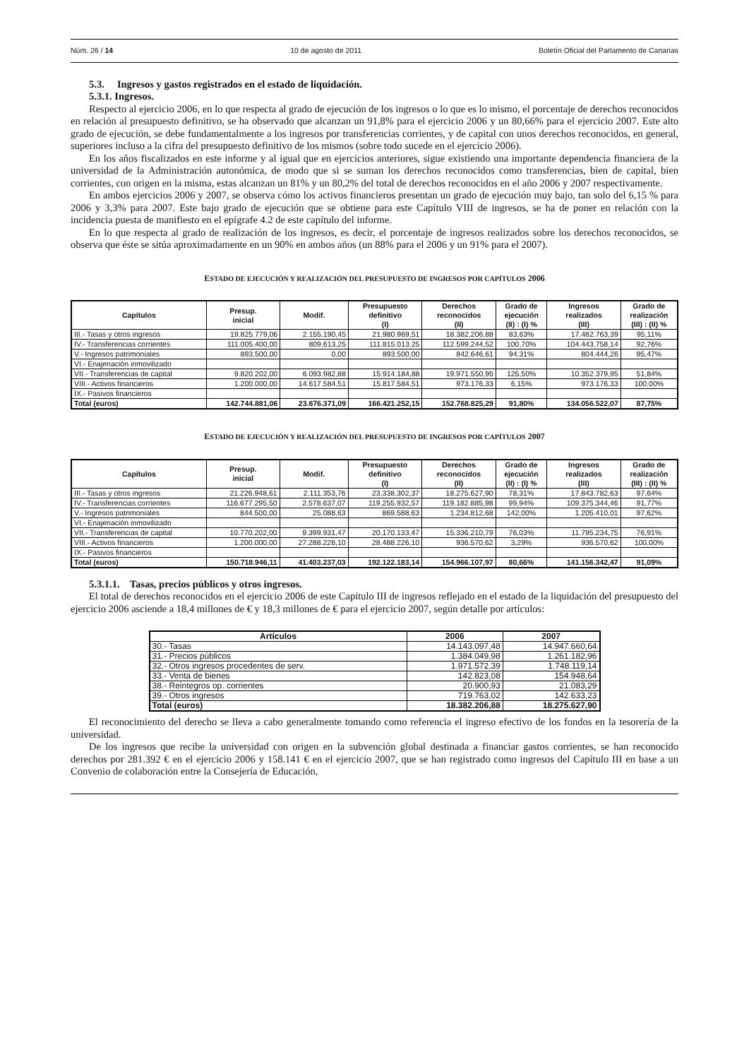Núm. 26 / 14 10 de agosto de 2011 Boletín Oficial del Parlamento de Canarias
5.3. Ingresos y gastos registrados en el estado de liquidación.
5.3.1. Ingresos.
Respecto al ejercicio 2006, en lo que respecta al grado de ejecución de los ingresos o lo que es lo mismo, el porcentaje de derechos reconocidos en relación al presupuesto definitivo, se ha observado que alcanzan un 91,8% para el ejercicio 2006 y un 80,66% para el ejercicio 2007. Este alto grado de ejecución, se debe fundamentalmente a los ingresos por transferencias corrientes, y de capital con unos derechos reconocidos, en general, superiores incluso a la cifra del presupuesto definitivo de los mismos (sobre todo sucede en el ejercicio 2006).
En los años fiscalizados en este informe y al igual que en ejercicios anteriores, sigue existiendo una importante dependencia financiera de la universidad de la Administración autonómica, de modo que si se suman los derechos reconocidos como transferencias, bien de capital, bien corrientes, con origen en la misma, estas alcanzan un 81% y un 80,2% del total de derechos reconocidos en el año 2006 y 2007 respectivamente.
En ambos ejercicios 2006 y 2007, se observa cómo los activos financieros presentan un grado de ejecución muy bajo, tan solo del 6,15 % para 2006 y 3,3% para 2007. Este bajo grado de ejecución que se obtiene para este Capítulo VIII de ingresos, se ha de poner en relación con la incidencia puesta de manifiesto en el epígrafe 4.2 de este capítulo del informe.
En lo que respecta al grado de realización de los ingresos, es decir, el porcentaje de ingresos realizados sobre los derechos reconocidos, se observa que éste se sitúa aproximadamente en un 90% en ambos años (un 88% para el 2006 y un 91% para el 2007).
ESTADO DE EJECUCIÓN Y REALIZACIÓN DEL PRESUPUESTO DE INGRESOS POR CAPÍTULOS 2006
| Capítulos | Presup. inicial | Modif. | Presupuesto definitivo (I) | Derechos reconocidos (II) | Grado de ejecución (II) : (I) % | Ingresos realizados (III) | Grado de realización (III) : (II) % |
| --- | --- | --- | --- | --- | --- | --- | --- |
| III.- Tasas y otros ingresos | 19.825.779,06 | 2.155.190,45 | 21.980.969,51 | 18.382.206,88 | 83,63% | 17.482.763,39 | 95,11% |
| IV.- Transferencias corrientes | 111.005.400,00 | 809.613,25 | 111.815.013,25 | 112.599.244,52 | 100,70% | 104.443.758,14 | 92,76% |
| V.- Ingresos patrimoniales | 893.500,00 | 0,00 | 893.500,00 | 842.646,61 | 94,31% | 804.444,26 | 95,47% |
| VI.- Enajenación inmovilizado | | | | | | | |
| VII.- Transferencias de capital | 9.820.202,00 | 6.093.982,88 | 15.914.184,88 | 19.971.550,95 | 125,50% | 10.352.379,95 | 51,84% |
| VIII.- Activos financieros | 1.200.000,00 | 14.617.584,51 | 15.817.584,51 | 973.176,33 | 6,15% | 973.176,33 | 100,00% |
| IX.- Pasivos financieros | | | | | | | |
| Total (euros) | 142.744.881,06 | 23.676.371,09 | 166.421.252,15 | 152.768.825,29 | 91,80% | 134.056.522,07 | 87,75% |
ESTADO DE EJECUCIÓN Y REALIZACIÓN DEL PRESUPUESTO DE INGRESOS POR CAPÍTULOS 2007
| Capítulos | Presup. inicial | Modif. | Presupuesto definitivo (I) | Derechos reconocidos (II) | Grado de ejecución (II) : (I) % | Ingresos realizados (III) | Grado de realización (III) : (II) % |
| --- | --- | --- | --- | --- | --- | --- | --- |
| III.- Tasas y otros ingresos | 21.226.948,61 | 2.111.353,76 | 23.338.302,37 | 18.275.627,90 | 78,31% | 17.843.782,63 | 97,64% |
| IV.- Transferencias corrientes | 116.677.295,50 | 2.578.637,07 | 119.255.932,57 | 119.182.885,98 | 99,94% | 109.375.344,46 | 91,77% |
| V.- Ingresos patrimoniales | 844.500,00 | 25.088,63 | 869.588,63 | 1.234.812,68 | 142,00% | 1.205.410,01 | 97,62% |
| VI.- Enajenación inmovilizado | | | | | | | |
| VII.- Transferencias de capital | 10.770.202,00 | 9.399.931,47 | 20.170.133,47 | 15.336.210,79 | 76,03% | 11.795.234,75 | 76,91% |
| VIII.- Activos financieros | 1.200.000,00 | 27.288.226,10 | 28.488.226,10 | 936.570,62 | 3,29% | 936.570,62 | 100,00% |
| IX.- Pasivos financieros | | | | | | | |
| Total (euros) | 150.718.946,11 | 41.403.237,03 | 192.122.183,14 | 154.966.107,97 | 80,66% | 141.156.342,47 | 91,09% |
5.3.1.1. Tasas, precios públicos y otros ingresos.
El total de derechos reconocidos en el ejercicio 2006 de este Capítulo III de ingresos reflejado en el estado de la liquidación del presupuesto del ejercicio 2006 asciende a 18,4 millones de € y 18,3 millones de € para el ejercicio 2007, según detalle por artículos:
| Artículos | 2006 | 2007 |
| --- | --- | --- |
| 30.- Tasas | 14.143.097,48 | 14.947.660,64 |
| 31.- Precios públicos | 1.384.049,98 | 1.261.182,96 |
| 32.- Otros ingresos procedentes de serv. | 1.971.572,39 | 1.748.119,14 |
| 33.- Venta de bienes | 142.823,08 | 154.948,64 |
| 38.- Reintegros op. corrientes | 20.900,93 | 21.083,29 |
| 39.- Otros ingresos | 719.763,02 | 142.633,23 |
| Total (euros) | 18.382.206,88 | 18.275.627,90 |
El reconocimiento del derecho se lleva a cabo generalmente tomando como referencia el ingreso efectivo de los fondos en la tesorería de la universidad.
De los ingresos que recibe la universidad con origen en la subvención global destinada a financiar gastos corrientes, se han reconocido derechos por 281.392 € en el ejercicio 2006 y 158.141 € en el ejercicio 2007, que se han registrado como ingresos del Capítulo III en base a un Convenio de colaboración entre la Consejería de Educación,